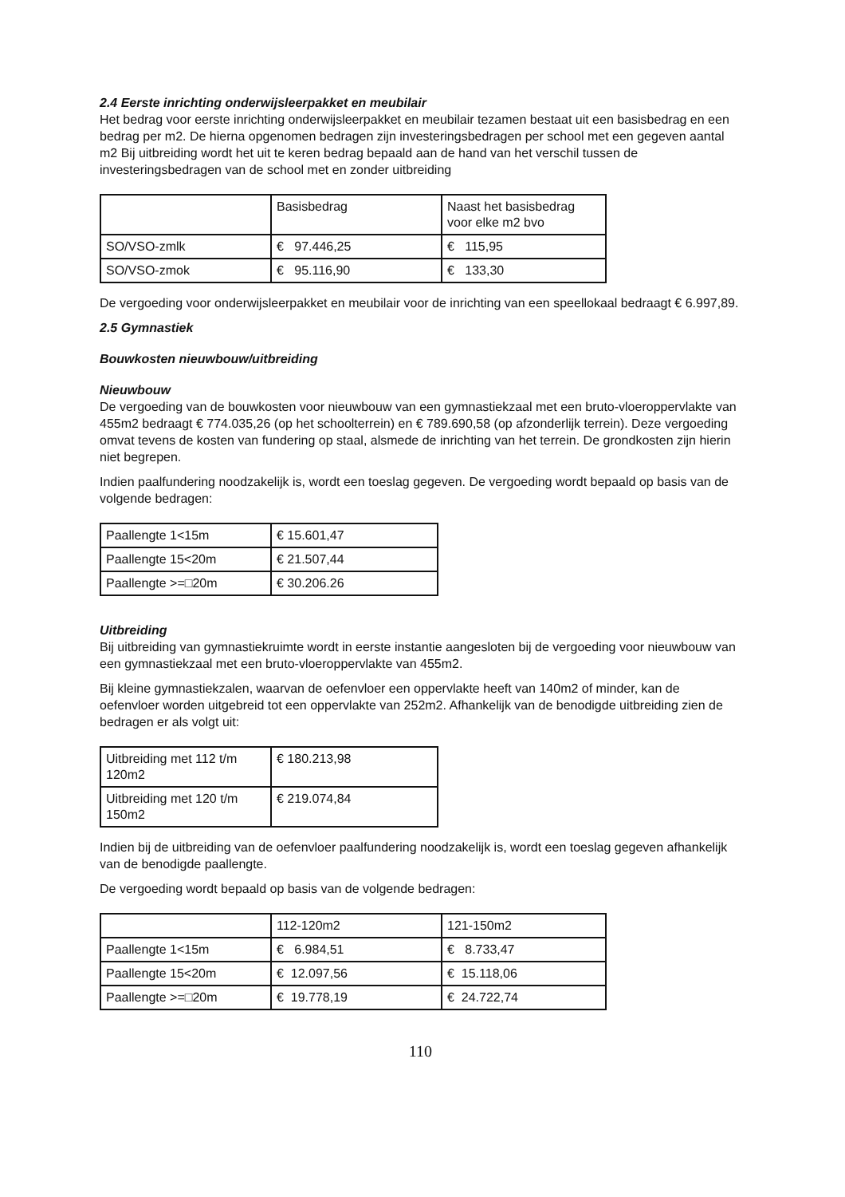2.4 Eerste inrichting onderwijsleerpakket en meubilair
Het bedrag voor eerste inrichting onderwijsleerpakket en meubilair tezamen bestaat uit een basisbedrag en een bedrag per m2. De hierna opgenomen bedragen zijn investeringsbedragen per school met een gegeven aantal m2 Bij uitbreiding wordt het uit te keren bedrag bepaald aan de hand van het verschil tussen de investeringsbedragen van de school met en zonder uitbreiding
| | Basisbedrag | Naast het basisbedrag voor elke m2 bvo |
| SO/VSO-zmlk | € 97.446,25 | € 115,95 |
| SO/VSO-zmok | € 95.116,90 | € 133,30 |
De vergoeding voor onderwijsleerpakket en meubilair voor de inrichting van een speellokaal bedraagt € 6.997,89.
2.5 Gymnastiek
Bouwkosten nieuwbouw/uitbreiding
Nieuwbouw
De vergoeding van de bouwkosten voor nieuwbouw van een gymnastiekzaal met een bruto-vloeroppervlakte van 455m2 bedraagt € 774.035,26 (op het schoolterrein) en € 789.690,58 (op afzonderlijk terrein). Deze vergoeding omvat tevens de kosten van fundering op staal, alsmede de inrichting van het terrein. De grondkosten zijn hierin niet begrepen.
Indien paalfundering noodzakelijk is, wordt een toeslag gegeven. De vergoeding wordt bepaald op basis van de volgende bedragen:
| Paallengte 1<15m | € 15.601,47 |
| Paallengte 15<20m | € 21.507,44 |
| Paallengte >=□20m | € 30.206.26 |
Uitbreiding
Bij uitbreiding van gymnastiekruimte wordt in eerste instantie aangesloten bij de vergoeding voor nieuwbouw van een gymnastiekzaal met een bruto-vloeroppervlakte van 455m2.
Bij kleine gymnastiekzalen, waarvan de oefenvloer een oppervlakte heeft van 140m2 of minder, kan de oefenvloer worden uitgebreid tot een oppervlakte van 252m2. Afhankelijk van de benodigde uitbreiding zien de bedragen er als volgt uit:
| Uitbreiding met 112 t/m 120m2 | € 180.213,98 |
| Uitbreiding met 120 t/m 150m2 | € 219.074,84 |
Indien bij de uitbreiding van de oefenvloer paalfundering noodzakelijk is, wordt een toeslag gegeven afhankelijk van de benodigde paallengte.
De vergoeding wordt bepaald op basis van de volgende bedragen:
| | 112-120m2 | 121-150m2 |
| Paallengte 1<15m | € 6.984,51 | € 8.733,47 |
| Paallengte 15<20m | € 12.097,56 | € 15.118,06 |
| Paallengte >=□20m | € 19.778,19 | € 24.722,74 |
110